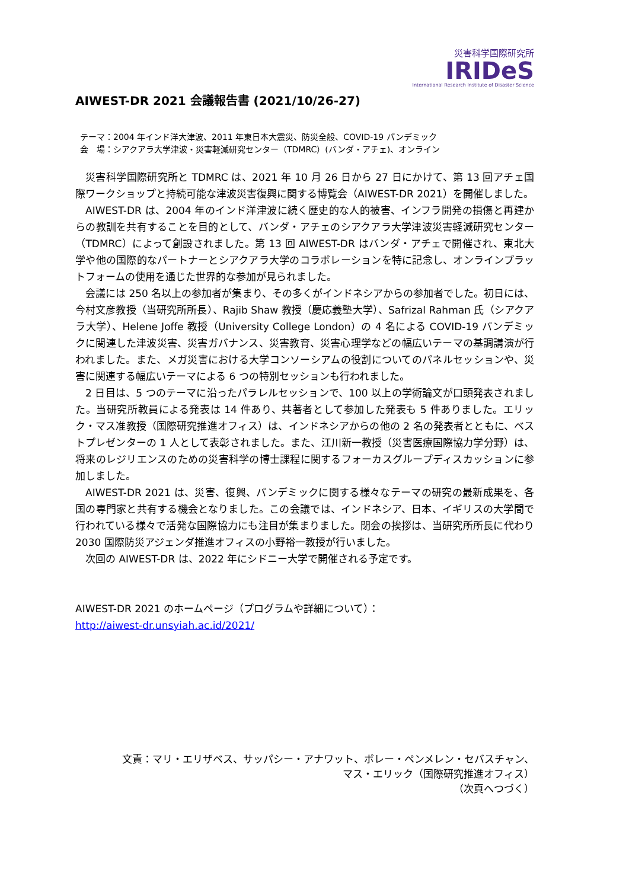災害科学国際研究所
IRIDeS
International Research Institute of Disaster Science
AIWEST-DR 2021 会議報告書 (2021/10/26-27)
テーマ：2004 年インド洋大津波、2011 年東日本大震災、防災全般、COVID-19 パンデミック
会　場：シアクアラ大学津波・災害軽減研究センター（TDMRC）(バンダ・アチェ)、オンライン
災害科学国際研究所と TDMRC は、2021 年 10 月 26 日から 27 日にかけて、第 13 回アチェ国際ワークショップと持続可能な津波災害復興に関する博覧会（AIWEST-DR 2021）を開催しました。
AIWEST-DR は、2004 年のインド洋津波に続く歴史的な人的被害、インフラ開発の損傷と再建からの教訓を共有することを目的として、バンダ・アチェのシアクアラ大学津波災害軽減研究センター（TDMRC）によって創設されました。第 13 回 AIWEST-DR はバンダ・アチェで開催され、東北大学や他の国際的なパートナーとシアクアラ大学のコラボレーションを特に記念し、オンラインプラットフォームの使用を通じた世界的な参加が見られました。
会議には 250 名以上の参加者が集まり、その多くがインドネシアからの参加者でした。初日には、今村文彦教授（当研究所所長）、Rajib Shaw 教授（慶応義塾大学）、Safrizal Rahman 氏（シアクアラ大学）、Helene Joffe 教授（University College London）の 4 名による COVID-19 パンデミックに関連した津波災害、災害ガバナンス、災害教育、災害心理学などの幅広いテーマの基調講演が行われました。また、メガ災害における大学コンソーシアムの役割についてのパネルセッションや、災害に関連する幅広いテーマによる 6 つの特別セッションも行われました。
2 日目は、5 つのテーマに沿ったパラレルセッションで、100 以上の学術論文が口頭発表されました。当研究所教員による発表は 14 件あり、共著者として参加した発表も 5 件ありました。エリック・マス准教授（国際研究推進オフィス）は、インドネシアからの他の 2 名の発表者とともに、ベストプレゼンターの 1 人として表彰されました。また、江川新一教授（災害医療国際協力学分野）は、将来のレジリエンスのための災害科学の博士課程に関するフォーカスグループディスカッションに参加しました。
AIWEST-DR 2021 は、災害、復興、パンデミックに関する様々なテーマの研究の最新成果を、各国の専門家と共有する機会となりました。この会議では、インドネシア、日本、イギリスの大学間で行われている様々で活発な国際協力にも注目が集まりました。閉会の挨拶は、当研究所所長に代わり 2030 国際防災アジェンダ推進オフィスの小野裕一教授が行いました。
次回の AIWEST-DR は、2022 年にシドニー大学で開催される予定です。
AIWEST-DR 2021 のホームページ（プログラムや詳細について）：
http://aiwest-dr.unsyiah.ac.id/2021/
文責：マリ・エリザベス、サッパシー・アナワット、ボレー・ペンメレン・セバスチャン、
マス・エリック（国際研究推進オフィス）
（次頁へつづく）